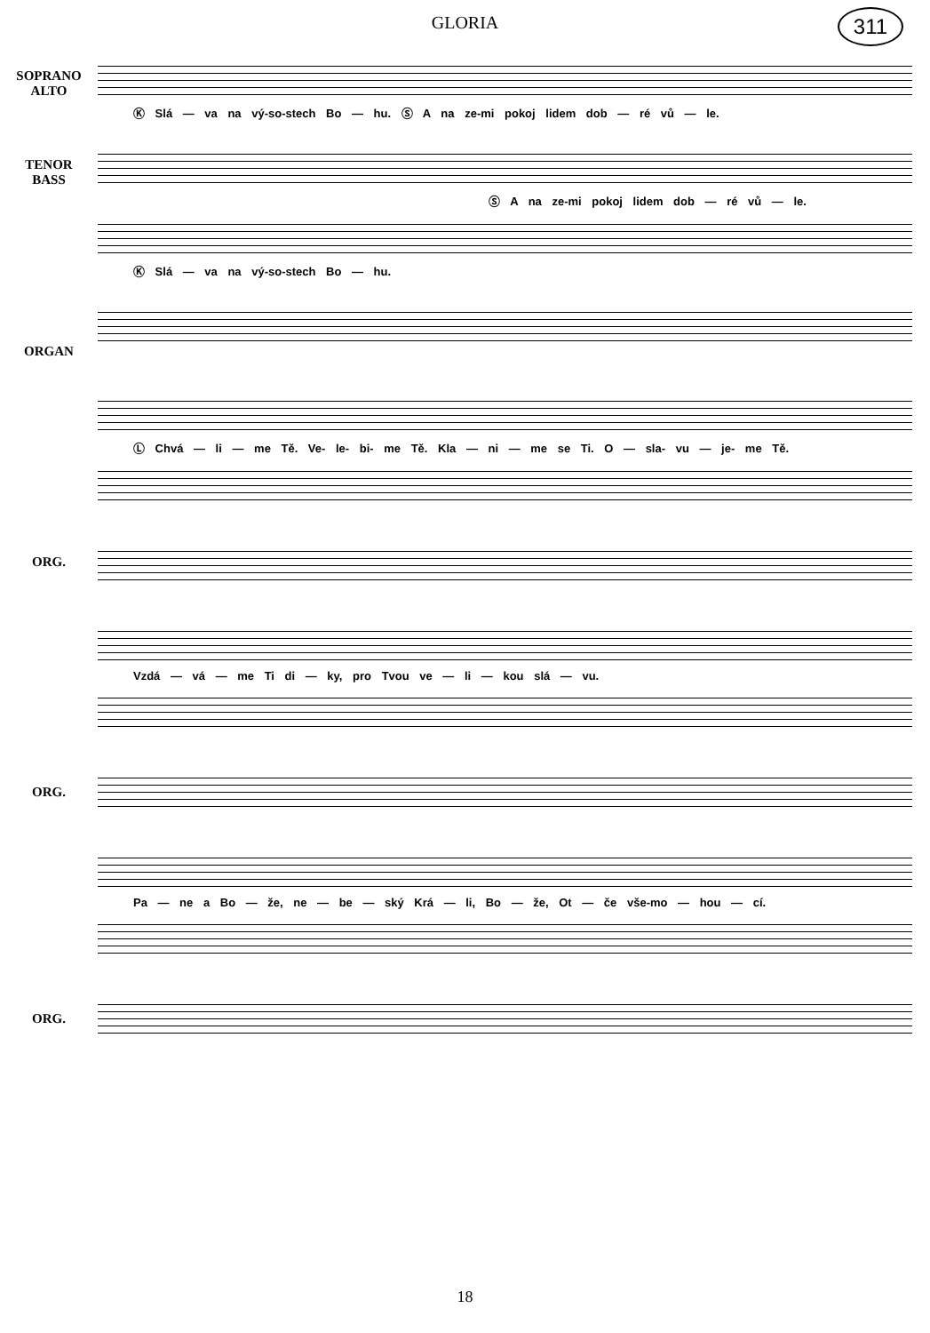GLORIA
311
SOPRANO
ALTO
Ⓚ Slá — va na vý-so-stech Bo — hu. Ⓢ A na ze-mi pokoj lidem dob — ré vů — le.
TENOR
BASS
Ⓢ A na ze-mi pokoj lidem dob — ré vů — le.
Ⓚ Slá — va na vý-so-stech Bo — hu.
ORGAN
Ⓛ Chvá — li — me Tě. Ve- le- bi- me Tě. Kla — ni — me se Ti. O — sla- vu — je- me Tě.
ORG.
Vzdá — vá — me Ti di — ky, pro Tvou ve — li — kou slá — vu.
ORG.
Pa — ne a Bo — že, ne — be — ský Krá — li, Bo — že, Ot — če vše-mo — hou — cí.
ORG.
18